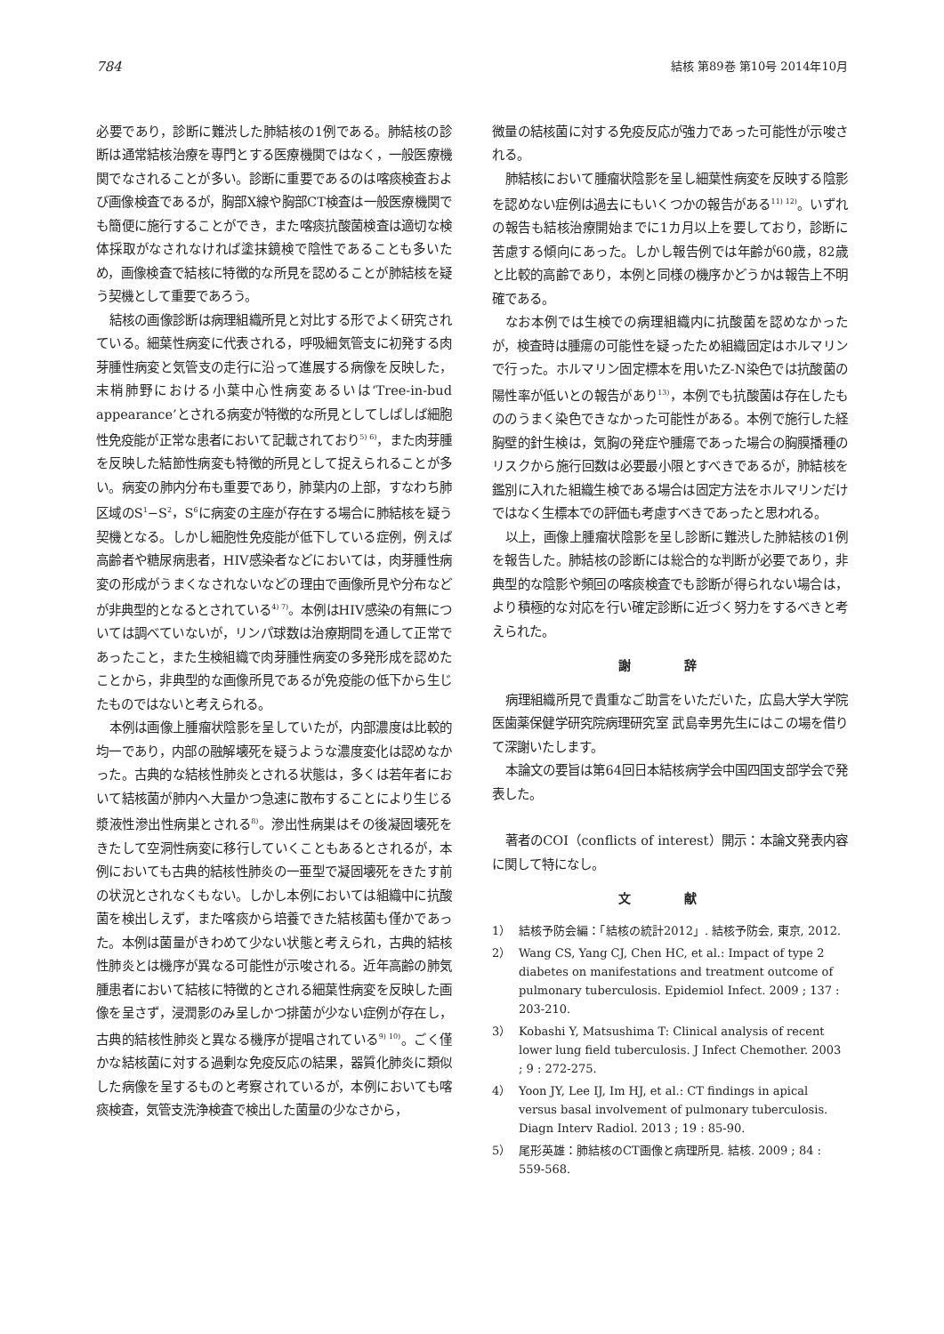784 結核 第89巻 第10号 2014年10月
必要であり，診断に難渋した肺結核の1例である。肺結核の診断は通常結核治療を専門とする医療機関ではなく，一般医療機関でなされることが多い。診断に重要であるのは喀痰検査および画像検査であるが，胸部X線や胸部CT検査は一般医療機関でも簡便に施行することができ，また喀痰抗酸菌検査は適切な検体採取がなされなければ塗抹鏡検で陰性であることも多いため，画像検査で結核に特徴的な所見を認めることが肺結核を疑う契機として重要であろう。
結核の画像診断は病理組織所見と対比する形でよく研究されている。細葉性病変に代表される，呼吸細気管支に初発する肉芽腫性病変と気管支の走行に沿って進展する病像を反映した，末梢肺野における小葉中心性病変あるいは‘Tree-in-bud appearance’とされる病変が特徴的な所見としてしばしば細胞性免疫能が正常な患者において記載されており<sup>5) 6)</sup>，また肉芽腫を反映した結節性病変も特徴的所見として捉えられることが多い。病変の肺内分布も重要であり，肺葉内の上部，すなわち肺区域のS<sup>1</sup>−S<sup>2</sup>，S<sup>6</sup>に病変の主座が存在する場合に肺結核を疑う契機となる。しかし細胞性免疫能が低下している症例，例えば高齢者や糖尿病患者，HIV感染者などにおいては，肉芽腫性病変の形成がうまくなされないなどの理由で画像所見や分布などが非典型的となるとされている<sup>4) 7)</sup>。本例はHIV感染の有無については調べていないが，リンパ球数は治療期間を通して正常であったこと，また生検組織で肉芽腫性病変の多発形成を認めたことから，非典型的な画像所見であるが免疫能の低下から生じたものではないと考えられる。
本例は画像上腫瘤状陰影を呈していたが，内部濃度は比較的均一であり，内部の融解壊死を疑うような濃度変化は認めなかった。古典的な結核性肺炎とされる状態は，多くは若年者において結核菌が肺内へ大量かつ急速に散布することにより生じる漿液性滲出性病巣とされる<sup>8)</sup>。滲出性病巣はその後凝固壊死をきたして空洞性病変に移行していくこともあるとされるが，本例においても古典的結核性肺炎の一亜型で凝固壊死をきたす前の状況とされなくもない。しかし本例においては組織中に抗酸菌を検出しえず，また喀痰から培養できた結核菌も僅かであった。本例は菌量がきわめて少ない状態と考えられ，古典的結核性肺炎とは機序が異なる可能性が示唆される。近年高齢の肺気腫患者において結核に特徴的とされる細葉性病変を反映した画像を呈さず，浸潤影のみ呈しかつ排菌が少ない症例が存在し，古典的結核性肺炎と異なる機序が提唱されている<sup>9) 10)</sup>。ごく僅かな結核菌に対する過剰な免疫反応の結果，器質化肺炎に類似した病像を呈するものと考察されているが，本例においても喀痰検査，気管支洗浄検査で検出した菌量の少なさから，
微量の結核菌に対する免疫反応が強力であった可能性が示唆される。
肺結核において腫瘤状陰影を呈し細葉性病変を反映する陰影を認めない症例は過去にもいくつかの報告がある<sup>11) 12)</sup>。いずれの報告も結核治療開始までに1カ月以上を要しており，診断に苦慮する傾向にあった。しかし報告例では年齢が60歳，82歳と比較的高齢であり，本例と同様の機序かどうかは報告上不明確である。
なお本例では生検での病理組織内に抗酸菌を認めなかったが，検査時は腫瘍の可能性を疑ったため組織固定はホルマリンで行った。ホルマリン固定標本を用いたZ-N染色では抗酸菌の陽性率が低いとの報告があり<sup>13)</sup>，本例でも抗酸菌は存在したもののうまく染色できなかった可能性がある。本例で施行した経胸壁的針生検は，気胸の発症や腫瘍であった場合の胸膜播種のリスクから施行回数は必要最小限とすべきであるが，肺結核を鑑別に入れた組織生検である場合は固定方法をホルマリンだけではなく生標本での評価も考慮すべきであったと思われる。
以上，画像上腫瘤状陰影を呈し診断に難渋した肺結核の1例を報告した。肺結核の診断には総合的な判断が必要であり，非典型的な陰影や頻回の喀痰検査でも診断が得られない場合は，より積極的な対応を行い確定診断に近づく努力をするべきと考えられた。
謝 辞
病理組織所見で貴重なご助言をいただいた，広島大学大学院医歯薬保健学研究院病理研究室 武島幸男先生にはこの場を借りて深謝いたします。
本論文の要旨は第64回日本結核病学会中国四国支部学会で発表した。
著者のCOI（conflicts of interest）開示：本論文発表内容に関して特になし。
文 献
1） 結核予防会編：「結核の統計2012」. 結核予防会, 東京, 2012.
2） Wang CS, Yang CJ, Chen HC, et al.: Impact of type 2 diabetes on manifestations and treatment outcome of pulmonary tuberculosis. Epidemiol Infect. 2009 ; 137 : 203-210.
3） Kobashi Y, Matsushima T: Clinical analysis of recent lower lung field tuberculosis. J Infect Chemother. 2003 ; 9 : 272-275.
4） Yoon JY, Lee IJ, Im HJ, et al.: CT findings in apical versus basal involvement of pulmonary tuberculosis. Diagn Interv Radiol. 2013 ; 19 : 85-90.
5） 尾形英雄：肺結核のCT画像と病理所見. 結核. 2009 ; 84 : 559-568.